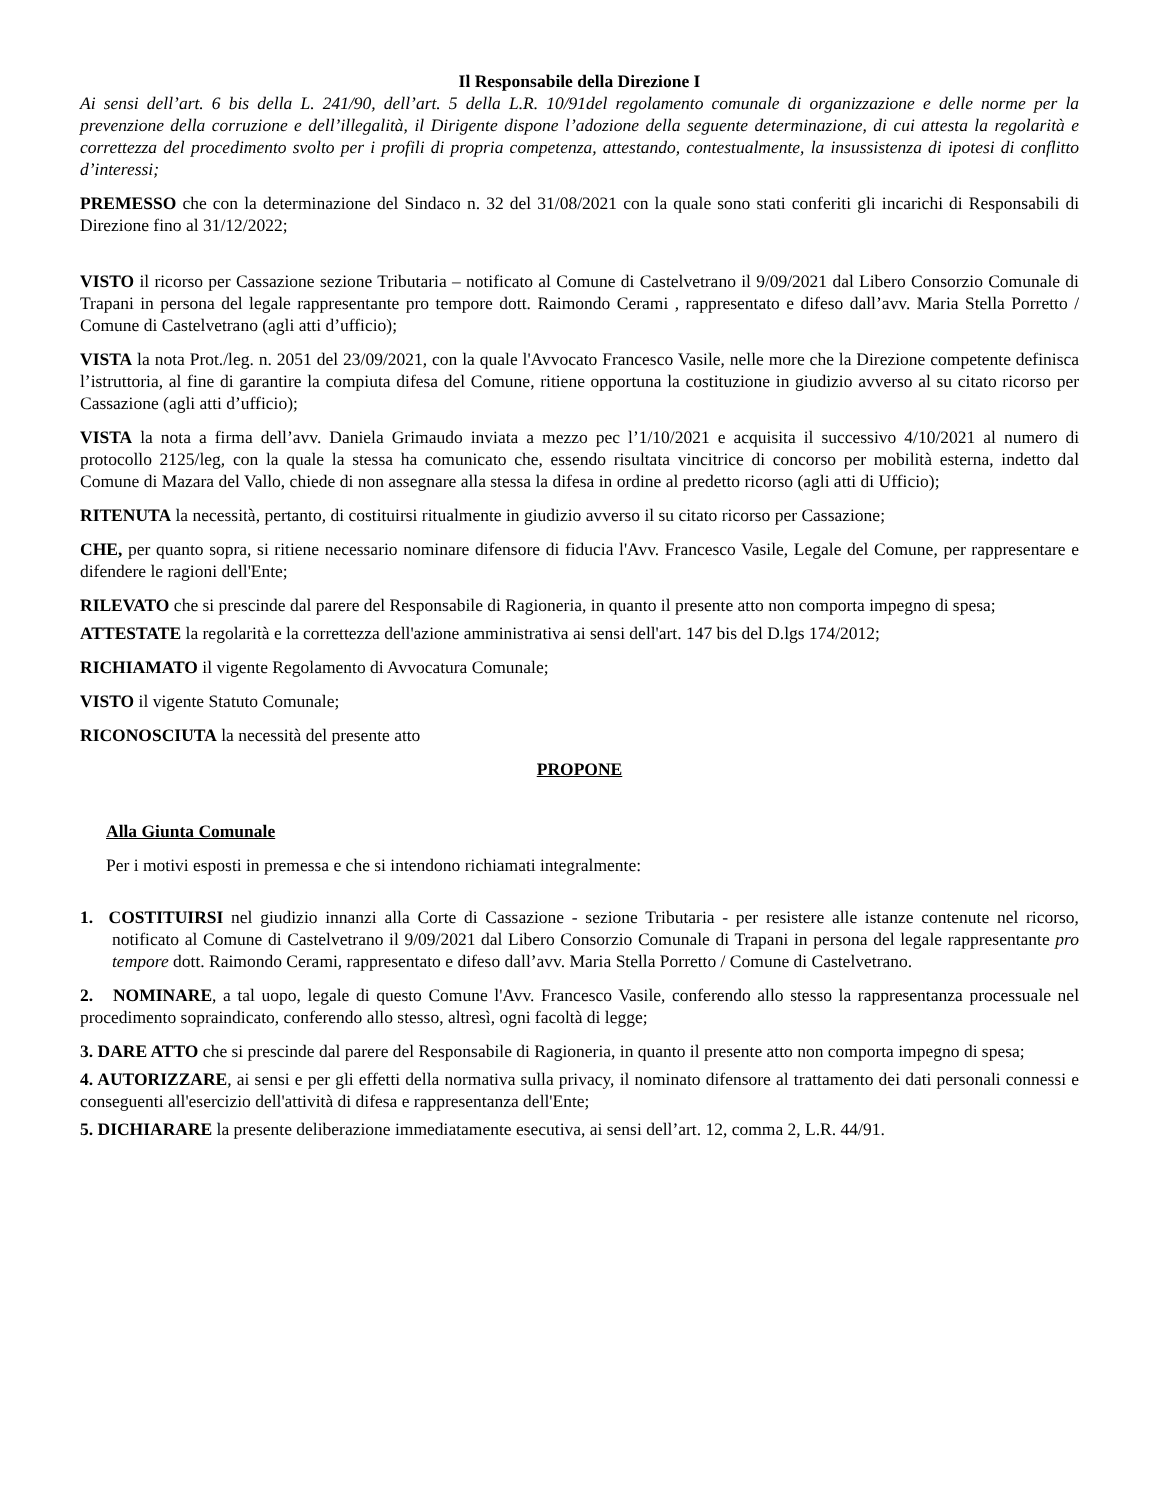Il Responsabile della Direzione I
Ai sensi dell’art. 6 bis della L. 241/90, dell’art. 5 della L.R. 10/91del regolamento comunale di organizzazione e delle norme per la prevenzione della corruzione e dell’illegalità, il Dirigente dispone l’adozione della seguente determinazione, di cui attesta la regolarità e correttezza del procedimento svolto per i profili di propria competenza, attestando, contestualmente, la insussistenza di ipotesi di conflitto d’interessi;
PREMESSO che con la determinazione del Sindaco n. 32 del 31/08/2021 con la quale sono stati conferiti gli incarichi di Responsabili di Direzione fino al 31/12/2022;
VISTO il ricorso per Cassazione sezione Tributaria – notificato al Comune di Castelvetrano il 9/09/2021 dal Libero Consorzio Comunale di Trapani in persona del legale rappresentante pro tempore dott. Raimondo Cerami , rappresentato e difeso dall’avv. Maria Stella Porretto / Comune di Castelvetrano (agli atti d’ufficio);
VISTA la nota Prot./leg. n. 2051 del 23/09/2021, con la quale l'Avvocato Francesco Vasile, nelle more che la Direzione competente definisca l’istruttoria, al fine di garantire la compiuta difesa del Comune, ritiene opportuna la costituzione in giudizio avverso al su citato ricorso per Cassazione (agli atti d’ufficio);
VISTA la nota a firma dell’avv. Daniela Grimaudo inviata a mezzo pec l’1/10/2021 e acquisita il successivo 4/10/2021 al numero di protocollo 2125/leg, con la quale la stessa ha comunicato che, essendo risultata vincitrice di concorso per mobilità esterna, indetto dal Comune di Mazara del Vallo, chiede di non assegnare alla stessa la difesa in ordine al predetto ricorso (agli atti di Ufficio);
RITENUTA la necessità, pertanto, di costituirsi ritualmente in giudizio avverso il su citato ricorso per Cassazione;
CHE, per quanto sopra, si ritiene necessario nominare difensore di fiducia l'Avv. Francesco Vasile, Legale del Comune, per rappresentare e difendere le ragioni dell'Ente;
RILEVATO che si prescinde dal parere del Responsabile di Ragioneria, in quanto il presente atto non comporta impegno di spesa;
ATTESTATE la regolarità e la correttezza dell'azione amministrativa ai sensi dell'art. 147 bis del D.lgs 174/2012;
RICHIAMATO il vigente Regolamento di Avvocatura Comunale;
VISTO il vigente Statuto Comunale;
RICONOSCIUTA la necessità del presente atto
PROPONE
Alla Giunta Comunale
Per i motivi esposti in premessa e che si intendono richiamati integralmente:
1. COSTITUIRSI nel giudizio innanzi alla Corte di Cassazione - sezione Tributaria - per resistere alle istanze contenute nel ricorso, notificato al Comune di Castelvetrano il 9/09/2021 dal Libero Consorzio Comunale di Trapani in persona del legale rappresentante pro tempore dott. Raimondo Cerami, rappresentato e difeso dall’avv. Maria Stella Porretto / Comune di Castelvetrano.
2. NOMINARE, a tal uopo, legale di questo Comune l'Avv. Francesco Vasile, conferendo allo stesso la rappresentanza processuale nel procedimento sopraindicato, conferendo allo stesso, altresì, ogni facoltà di legge;
3. DARE ATTO che si prescinde dal parere del Responsabile di Ragioneria, in quanto il presente atto non comporta impegno di spesa;
4. AUTORIZZARE, ai sensi e per gli effetti della normativa sulla privacy, il nominato difensore al trattamento dei dati personali connessi e conseguenti all'esercizio dell'attività di difesa e rappresentanza dell'Ente;
5. DICHIARARE la presente deliberazione immediatamente esecutiva, ai sensi dell’art. 12, comma 2, L.R. 44/91.